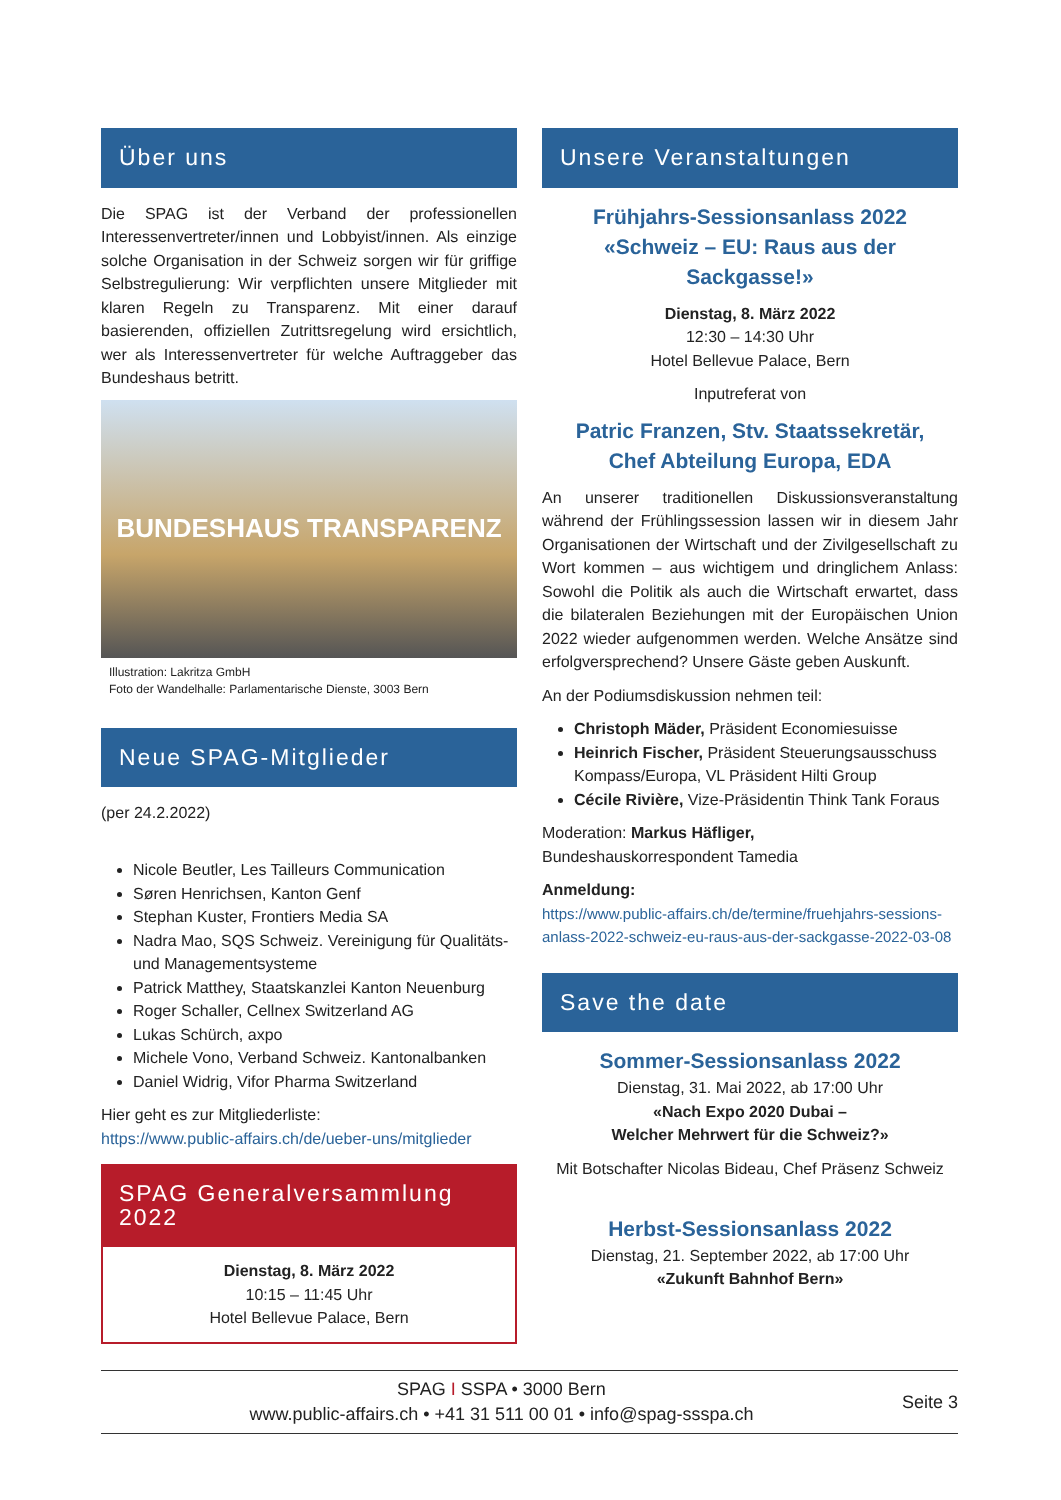Über uns
Die SPAG ist der Verband der professionellen Interessenvertreter/innen und Lobbyist/innen. Als einzige solche Organisation in der Schweiz sorgen wir für griffige Selbstregulierung: Wir verpflichten unsere Mitglieder mit klaren Regeln zu Transparenz. Mit einer darauf basierenden, offiziellen Zutrittsregelung wird ersichtlich, wer als Interessenvertreter für welche Auftraggeber das Bundeshaus betritt.
BUNDESHAUS TRANSPARENZ
Illustration: Lakritza GmbH
Foto der Wandelhalle: Parlamentarische Dienste, 3003 Bern
Neue SPAG-Mitglieder
(per 24.2.2022)
Nicole Beutler, Les Tailleurs Communication
Søren Henrichsen, Kanton Genf
Stephan Kuster, Frontiers Media SA
Nadra Mao, SQS Schweiz. Vereinigung für Qualitäts- und Managementsysteme
Patrick Matthey, Staatskanzlei Kanton Neuenburg
Roger Schaller, Cellnex Switzerland AG
Lukas Schürch, axpo
Michele Vono, Verband Schweiz. Kantonalbanken
Daniel Widrig, Vifor Pharma Switzerland
Hier geht es zur Mitgliederliste:
https://www.public-affairs.ch/de/ueber-uns/mitglieder
SPAG Generalversammlung 2022
Dienstag, 8. März 2022
10:15 – 11:45 Uhr
Hotel Bellevue Palace, Bern
Unsere Veranstaltungen
Frühjahrs-Sessionsanlass 2022
«Schweiz – EU: Raus aus der Sackgasse!»
Dienstag, 8. März 2022
12:30 – 14:30 Uhr
Hotel Bellevue Palace, Bern
Inputreferat von
Patric Franzen, Stv. Staatssekretär,
Chef Abteilung Europa, EDA
An unserer traditionellen Diskussionsveranstaltung während der Frühlingssession lassen wir in diesem Jahr Organisationen der Wirtschaft und der Zivilgesellschaft zu Wort kommen – aus wichtigem und dringlichem Anlass: Sowohl die Politik als auch die Wirtschaft erwartet, dass die bilateralen Beziehungen mit der Europäischen Union 2022 wieder aufgenommen werden. Welche Ansätze sind erfolgversprechend? Unsere Gäste geben Auskunft.
An der Podiumsdiskussion nehmen teil:
Christoph Mäder, Präsident Economiesuisse
Heinrich Fischer, Präsident Steuerungsausschuss Kompass/Europa, VL Präsident Hilti Group
Cécile Rivière, Vize-Präsidentin Think Tank Foraus
Moderation: Markus Häfliger,
Bundeshauskorrespondent Tamedia
Anmeldung:
https://www.public-affairs.ch/de/termine/fruehjahrs-sessions-anlass-2022-schweiz-eu-raus-aus-der-sackgasse-2022-03-08
Save the date
Sommer-Sessionsanlass 2022
Dienstag, 31. Mai 2022, ab 17:00 Uhr
«Nach Expo 2020 Dubai –
Welcher Mehrwert für die Schweiz?»
Mit Botschafter Nicolas Bideau, Chef Präsenz Schweiz
Herbst-Sessionsanlass 2022
Dienstag, 21. September 2022, ab 17:00 Uhr
«Zukunft Bahnhof Bern»
SPAG I SSPA • 3000 Bern
www.public-affairs.ch • +41 31 511 00 01 • info@spag-ssspa.ch
Seite 3